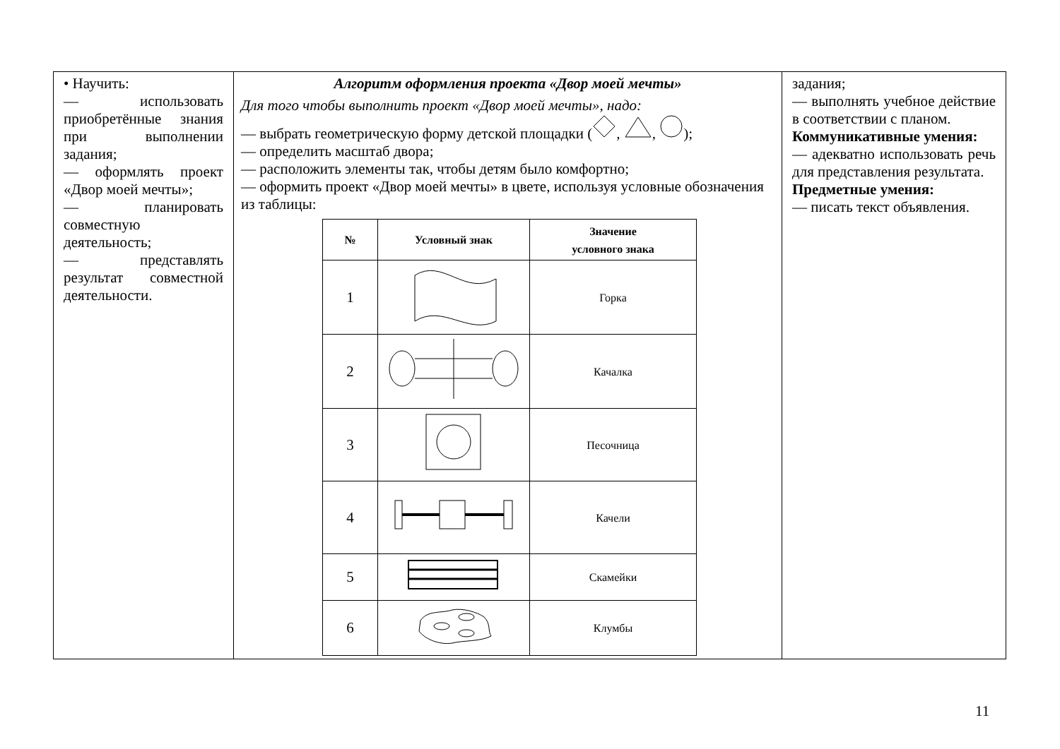| • Научить: — использовать приобретённые знания при выполнении задания; — оформлять проект «Двор моей мечты»; — планировать совместную деятельность; — представлять результат совместной деятельности. | Алгоритм оформления проекта «Двор моей мечты» Для того чтобы выполнить проект «Двор моей мечты», надо: — выбрать геометрическую форму детской площадки ( , , ); — определить масштаб двора; — расположить элементы так, чтобы детям было комфортно; — оформить проект «Двор моей мечты» в цвете, используя условные обозначения из таблицы: / № / Условный знак / Значение условного знака / / --- / --- / --- / / 1 / / Горка / / 2 / / Качалка / / 3 / / Песочница / / 4 / / Качели / / 5 / / Скамейки / / 6 / / Клумбы / | задания; — выполнять учебное действие в соответствии с планом. Коммуникативные умения: — адекватно использовать речь для представления результата. Предметные умения: — писать текст объявления. |
11